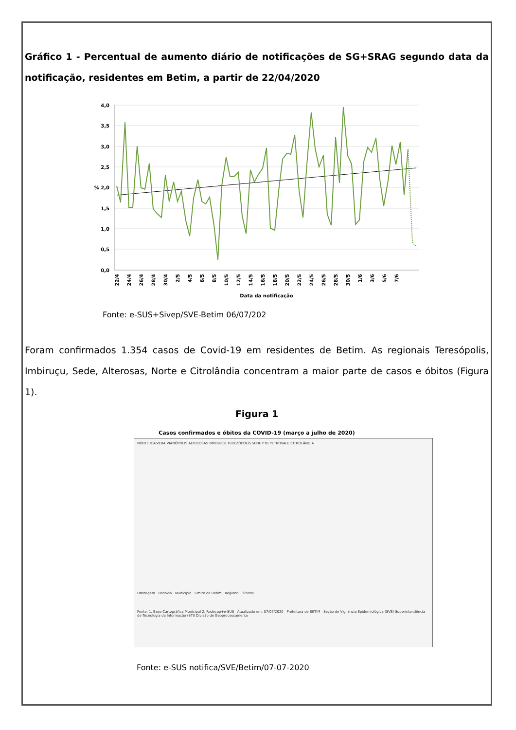Gráfico 1 - Percentual de aumento diário de notificações de SG+SRAG segundo data da notificação, residentes em Betim, a partir de 22/04/2020
4,0
3,5
3,0
2,5
% 2,0
1,5
1,0
0,5
0,0
22/4
24/4
26/4
28/4
30/4
2/5
4/5
6/5
8/5
10/5
12/5
14/5
16/5
18/5
20/5
22/5
24/5
26/5
28/5
30/5
1/6
3/6
5/6
7/6
Data da notificação
Fonte: e-SUS+Sivep/SVE-Betim 06/07/202
Foram confirmados 1.354 casos de Covid-19 em residentes de Betim. As regionais Teresópolis, Imbiruçu, Sede, Alterosas, Norte e Citrolândia concentram a maior parte de casos e óbitos (Figura 1).
Figura 1
Casos confirmados e óbitos da COVID-19 (março a julho de 2020)
NORTE ICAIVERA VIANÓPOLIS ALTEROSAS IMBIRUÇU TEREZÓPOLIS SEDE PTB PETROVALE CITROLÂNDIA
Drenagem · Rodovia · Município · Limite de Betim · Regional · Óbitos
Fonte: 1. Base Cartográfica Municipal 2. Redecap+e-SUS Atualizado em: 07/07/2020 Prefeitura de BETIM Seção de Vigilância Epidemiológica (SVE) Superintendência de Tecnologia da Informação (STI) Divisão de Geoprocessamento
Fonte: e-SUS notifica/SVE/Betim/07-07-2020